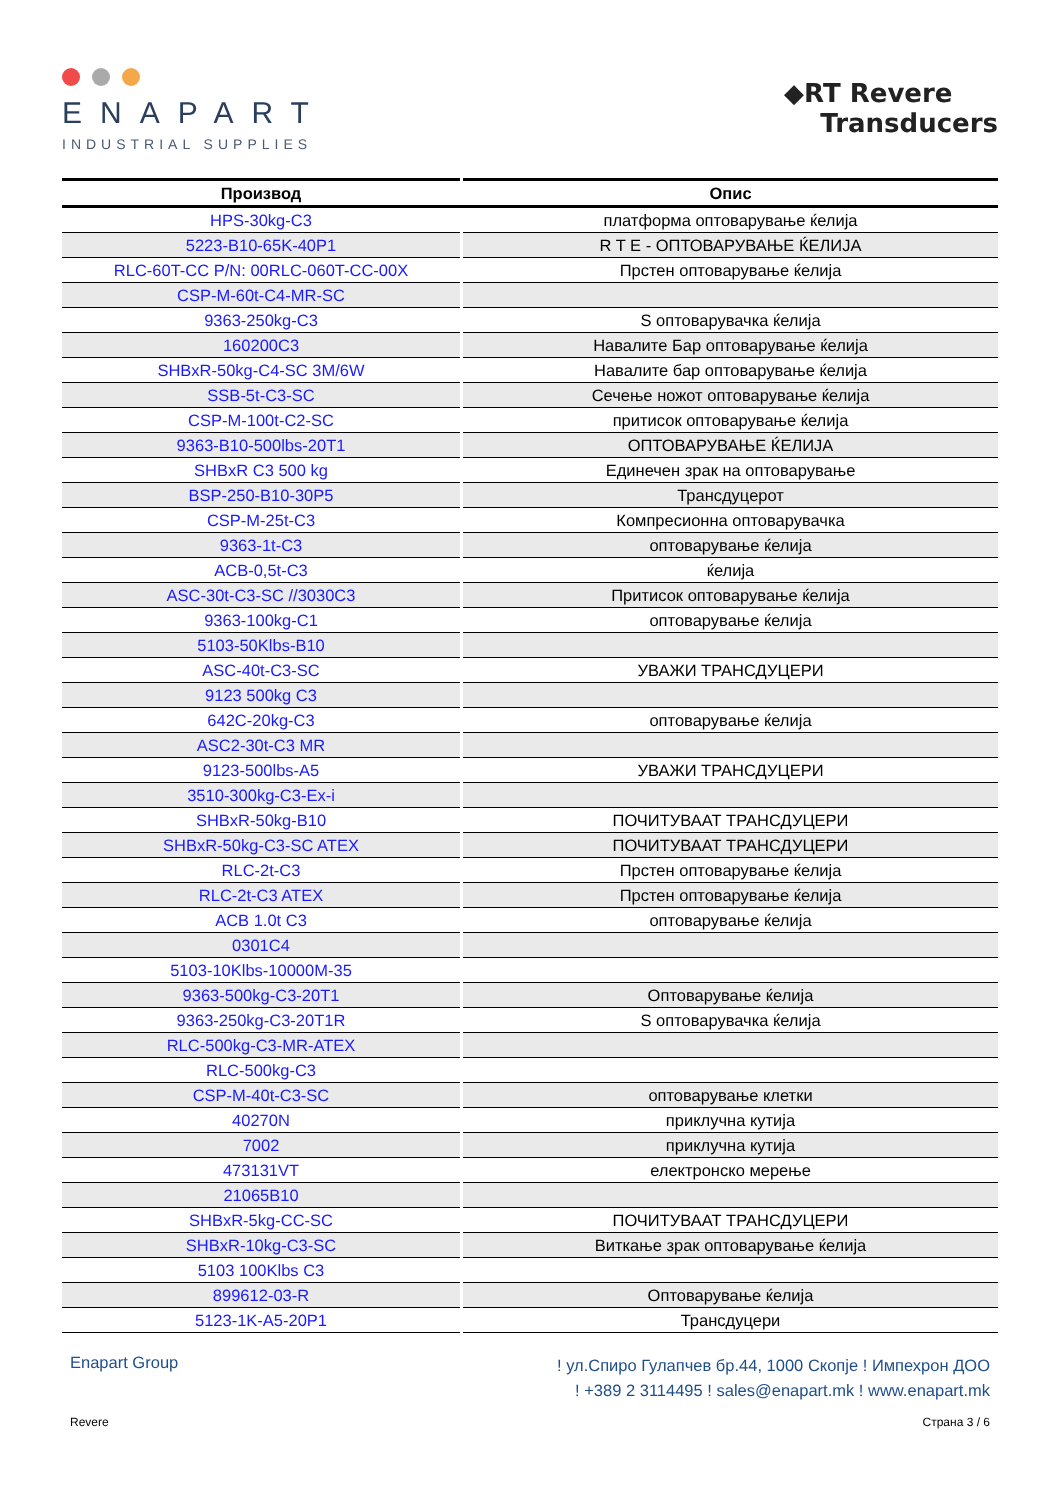ENAPART
INDUSTRIAL SUPPLIES
◆RT Revere
Transducers
| Производ | Опис |
| --- | --- |
| HPS-30kg-C3 | платформа оптоварување ќелија |
| 5223-B10-65K-40P1 | R T E - ОПТОВАРУВАЊЕ ЌЕЛИЈА |
| RLC-60T-CC P/N: 00RLC-060T-CC-00X | Прстен оптоварување ќелија |
| CSP-M-60t-C4-MR-SC | |
| 9363-250kg-C3 | S оптоварувачка ќелија |
| 160200C3 | Навалите Бар оптоварување ќелија |
| SHBxR-50kg-C4-SC 3M/6W | Навалите бар оптоварување ќелија |
| SSB-5t-C3-SC | Сечење ножот оптоварување ќелија |
| CSP-M-100t-C2-SC | притисок оптоварување ќелија |
| 9363-B10-500lbs-20T1 | ОПТОВАРУВАЊЕ ЌЕЛИЈА |
| SHBxR C3 500 kg | Единечен зрак на оптоварување |
| BSP-250-B10-30P5 | Трансдуцерот |
| CSP-M-25t-C3 | Компресионна оптоварувачка |
| 9363-1t-C3 | оптоварување ќелија |
| ACB-0,5t-C3 | ќелија |
| ASC-30t-C3-SC //3030C3 | Притисок оптоварување ќелија |
| 9363-100kg-C1 | оптоварување ќелија |
| 5103-50Klbs-B10 | |
| ASC-40t-C3-SC | УВАЖИ ТРАНСДУЦЕРИ |
| 9123 500kg C3 | |
| 642C-20kg-C3 | оптоварување ќелија |
| ASC2-30t-C3 MR | |
| 9123-500lbs-A5 | УВАЖИ ТРАНСДУЦЕРИ |
| 3510-300kg-C3-Ex-i | |
| SHBxR-50kg-B10 | ПОЧИТУВААТ ТРАНСДУЦЕРИ |
| SHBxR-50kg-C3-SC ATEX | ПОЧИТУВААТ ТРАНСДУЦЕРИ |
| RLC-2t-C3 | Прстен оптоварување ќелија |
| RLC-2t-C3 ATEX | Прстен оптоварување ќелија |
| ACB 1.0t C3 | оптоварување ќелија |
| 0301C4 | |
| 5103-10Klbs-10000M-35 | |
| 9363-500kg-C3-20T1 | Оптоварување ќелија |
| 9363-250kg-C3-20T1R | S оптоварувачка ќелија |
| RLC-500kg-C3-MR-ATEX | |
| RLC-500kg-C3 | |
| CSP-M-40t-C3-SC | оптоварување клетки |
| 40270N | приклучна кутија |
| 7002 | приклучна кутија |
| 473131VT | електронско мерење |
| 21065B10 | |
| SHBxR-5kg-CC-SC | ПОЧИТУВААТ ТРАНСДУЦЕРИ |
| SHBxR-10kg-C3-SC | Виткање зрак оптоварување ќелија |
| 5103 100Klbs C3 | |
| 899612-03-R | Оптоварување ќелија |
| 5123-1K-A5-20P1 | Трансдуцери |
Enapart Group
! ул.Спиро Гулапчев бр.44, 1000 Скопје ! Импехрон ДОО
! +389 2 3114495 ! sales@enapart.mk ! www.enapart.mk
Revere Страна 3 / 6